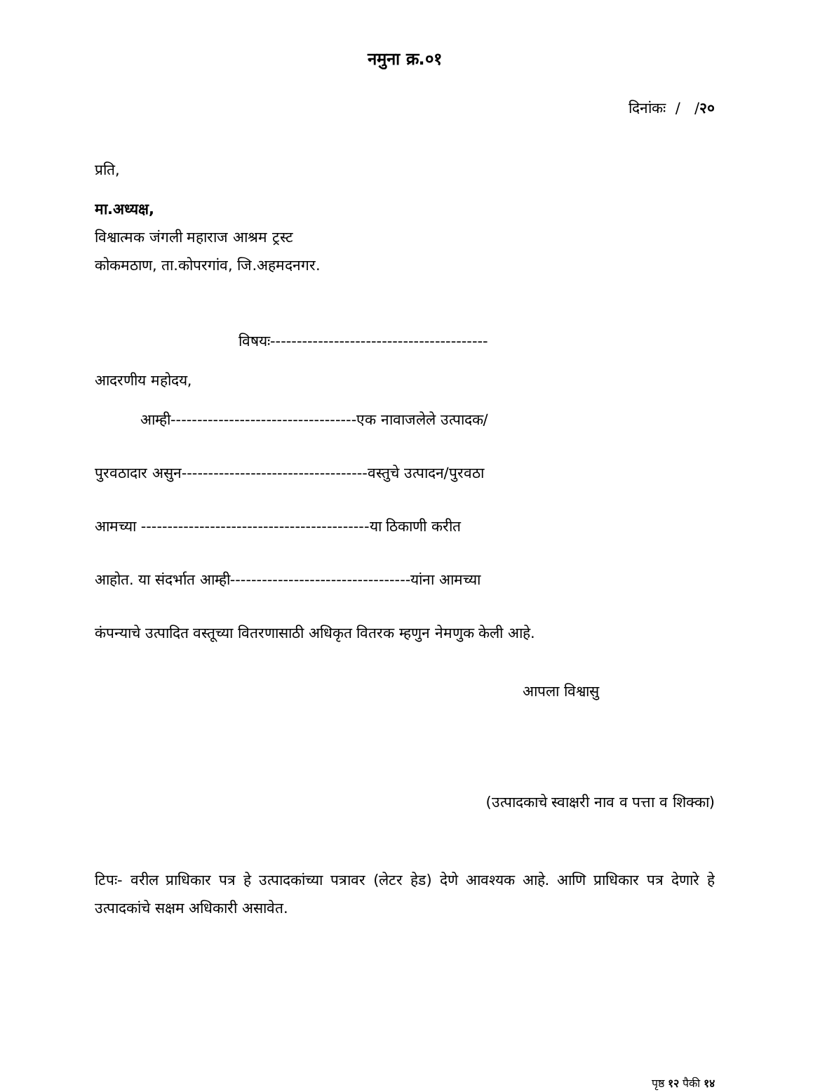नमुना क्र.०१
दिनांकः / /२०
प्रति,
मा.अध्यक्ष,
विश्वात्मक जंगली महाराज आश्रम ट्रस्ट
कोकमठाण, ता.कोपरगांव, जि.अहमदनगर.
विषयः-----------------------------------------
आदरणीय महोदय,
आम्ही-----------------------------------एक नावाजलेले उत्पादक/
पुरवठादार असुन-----------------------------------वस्तुचे उत्पादन/पुरवठा
आमच्या -------------------------------------------या ठिकाणी करीत
आहोत. या संदर्भात आम्ही----------------------------------यांना आमच्या
कंपन्याचे उत्पादित वस्तूच्या वितरणासाठी अधिकृत वितरक म्हणुन नेमणुक केली आहे.
आपला विश्वासु
(उत्पादकाचे स्वाक्षरी नाव व पत्ता व शिक्का)
टिपः- वरील प्राधिकार पत्र हे उत्पादकांच्या पत्रावर (लेटर हेड) देणे आवश्यक आहे. आणि प्राधिकार पत्र देणारे हे उत्पादकांचे सक्षम अधिकारी असावेत.
पृष्ठ १२ पैकी १४